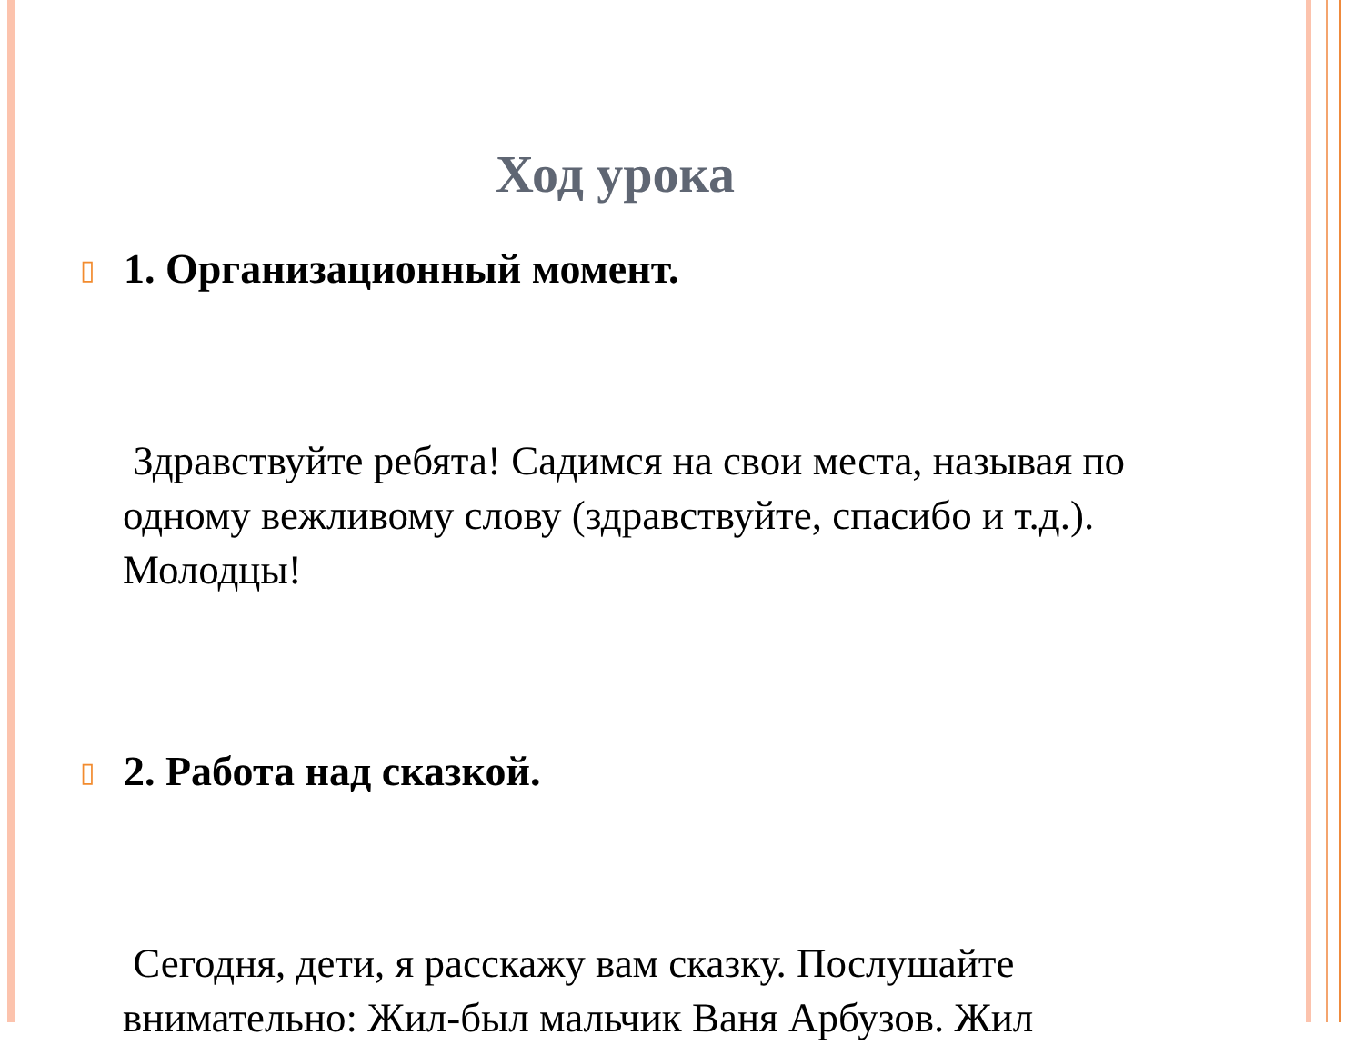Ход урока
▯
1. Организационный момент.
Здравствуйте ребята! Садимся на свои места, называя по одному вежливому слову (здравствуйте, спасибо и т.д.). Молодцы!
▯
2. Работа над сказкой.
Сегодня, дети, я расскажу вам сказку. Послушайте внимательно: Жил-был мальчик Ваня Арбузов. Жил